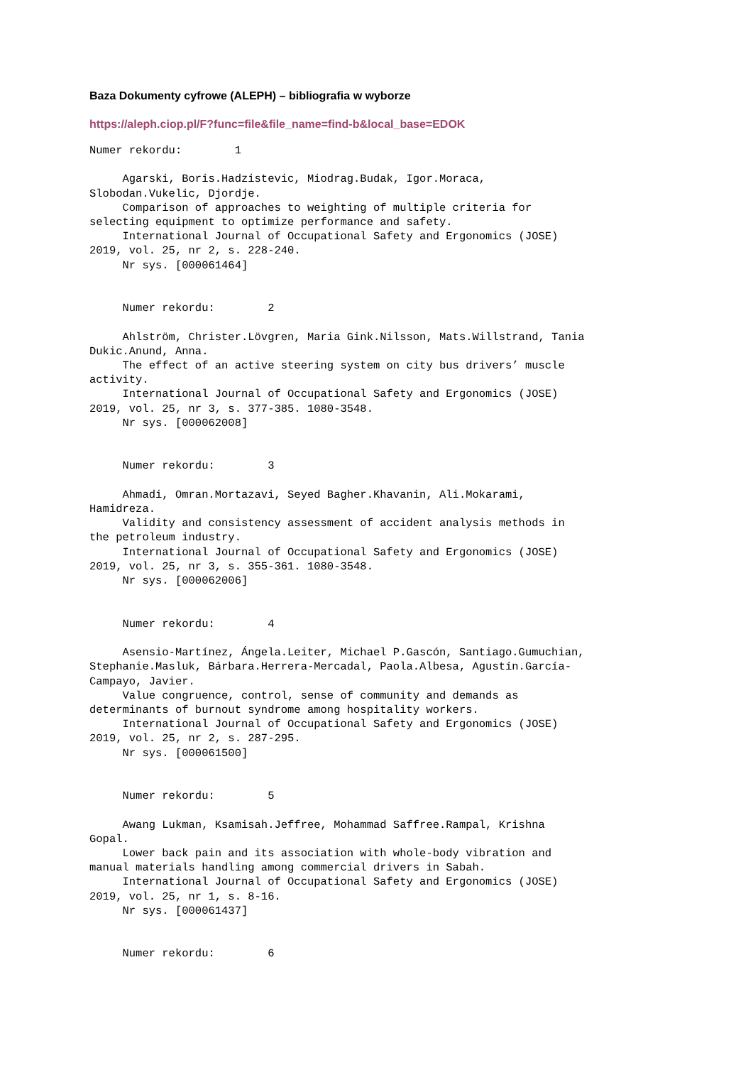Baza Dokumenty cyfrowe (ALEPH) – bibliografia w wyborze
https://aleph.ciop.pl/F?func=file&file_name=find-b&local_base=EDOK
Numer rekordu:        1

     Agarski, Boris.Hadzistevic, Miodrag.Budak, Igor.Moraca,
Slobodan.Vukelic, Djordje.
     Comparison of approaches to weighting of multiple criteria for
selecting equipment to optimize performance and safety.
     International Journal of Occupational Safety and Ergonomics (JOSE)
2019, vol. 25, nr 2, s. 228-240.
     Nr sys. [000061464]


     Numer rekordu:        2

     Ahlström, Christer.Lövgren, Maria Gink.Nilsson, Mats.Willstrand, Tania
Dukic.Anund, Anna.
     The effect of an active steering system on city bus drivers’ muscle
activity.
     International Journal of Occupational Safety and Ergonomics (JOSE)
2019, vol. 25, nr 3, s. 377-385. 1080-3548.
     Nr sys. [000062008]


     Numer rekordu:        3

     Ahmadi, Omran.Mortazavi, Seyed Bagher.Khavanin, Ali.Mokarami,
Hamidreza.
     Validity and consistency assessment of accident analysis methods in
the petroleum industry.
     International Journal of Occupational Safety and Ergonomics (JOSE)
2019, vol. 25, nr 3, s. 355-361. 1080-3548.
     Nr sys. [000062006]


     Numer rekordu:        4

     Asensio-Martínez, Ángela.Leiter, Michael P.Gascón, Santiago.Gumuchian,
Stephanie.Masluk, Bárbara.Herrera-Mercadal, Paola.Albesa, Agustín.García-
Campayo, Javier.
     Value congruence, control, sense of community and demands as
determinants of burnout syndrome among hospitality workers.
     International Journal of Occupational Safety and Ergonomics (JOSE)
2019, vol. 25, nr 2, s. 287-295.
     Nr sys. [000061500]


     Numer rekordu:        5

     Awang Lukman, Ksamisah.Jeffree, Mohammad Saffree.Rampal, Krishna
Gopal.
     Lower back pain and its association with whole-body vibration and
manual materials handling among commercial drivers in Sabah.
     International Journal of Occupational Safety and Ergonomics (JOSE)
2019, vol. 25, nr 1, s. 8-16.
     Nr sys. [000061437]


     Numer rekordu:        6